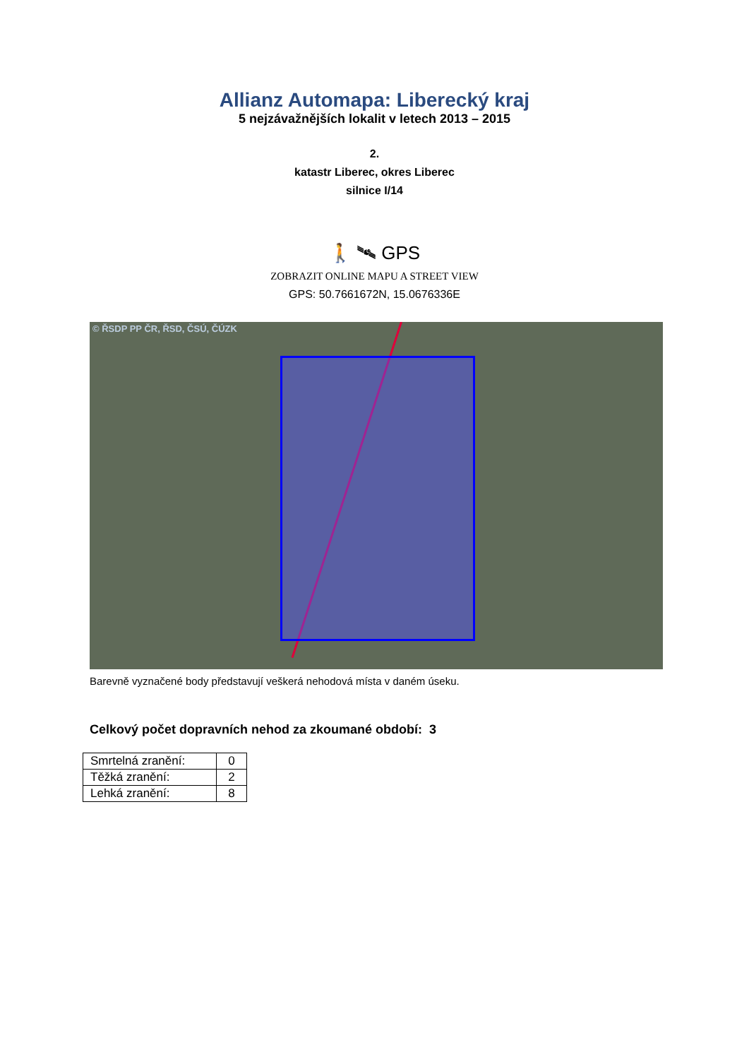Allianz Automapa: Liberecký kraj
5 nejzávažnějších lokalit v letech 2013 – 2015
2.
katastr Liberec, okres Liberec
silnice I/14
🚶 🛰 GPS
ZOBRAZIT ONLINE MAPU A STREET VIEW
GPS: 50.7661672N, 15.0676336E
© ŘSDP PP ČR, ŘSD, ČSÚ, ČÚZK
Barevně vyznačené body představují veškerá nehodová místa v daném úseku.
Celkový počet dopravních nehod za zkoumané období: 3
| Smrtelná zranění: | 0 |
| Těžká zranění: | 2 |
| Lehká zranění: | 8 |